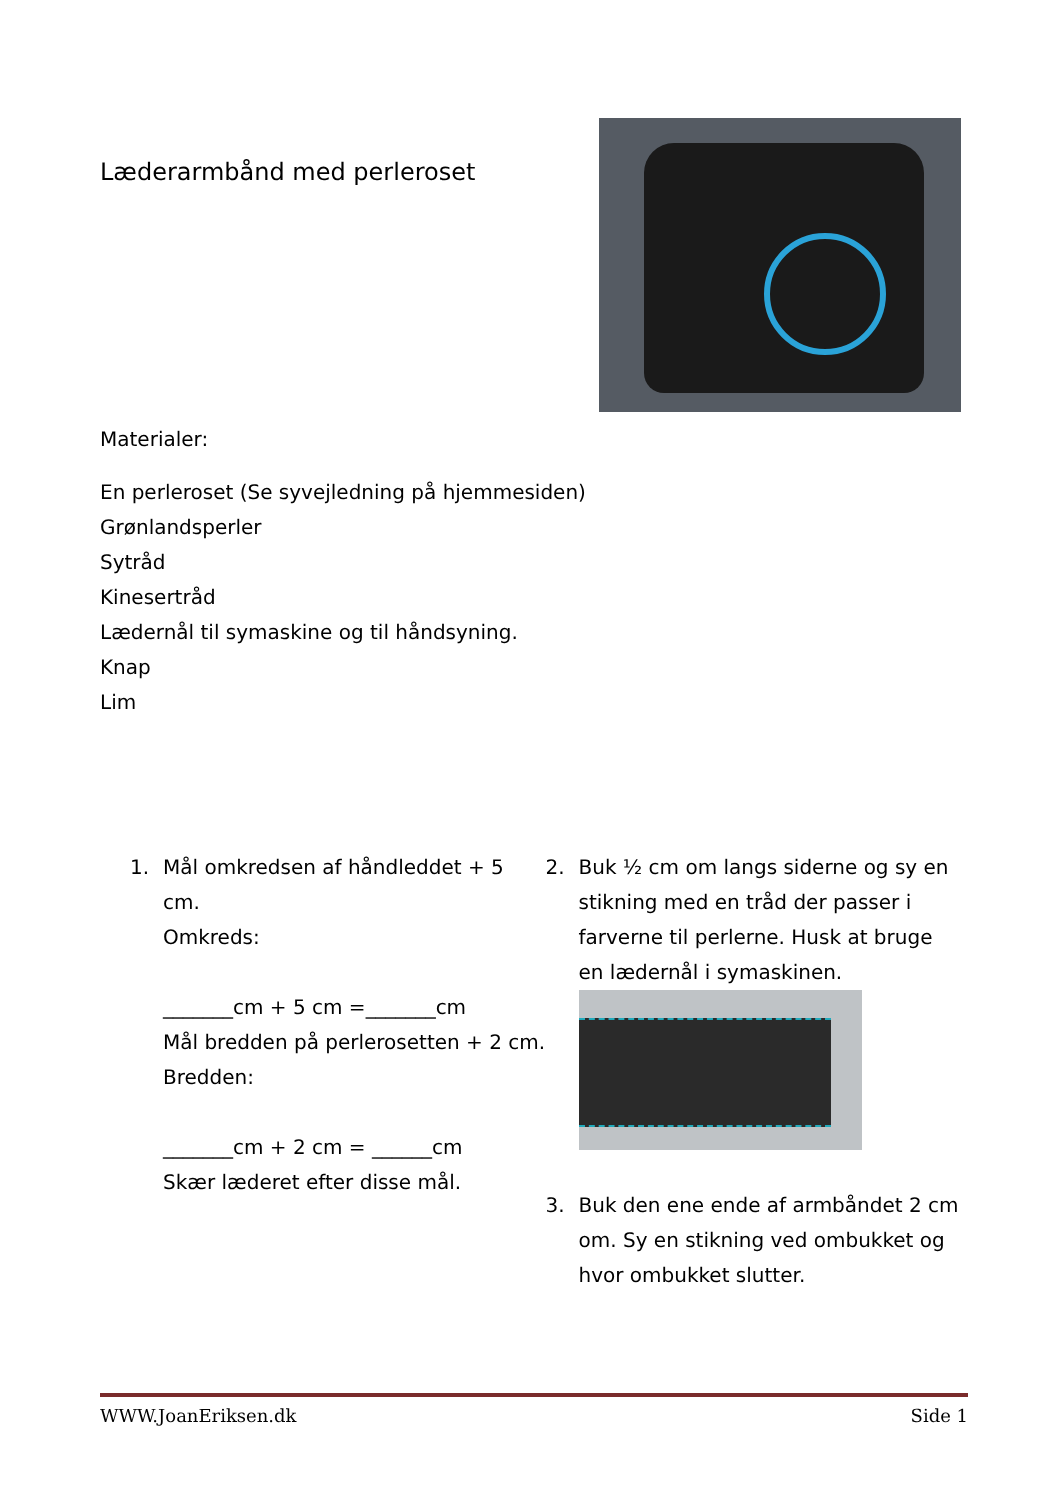Læderarmbånd med perleroset
Materialer:
En perleroset (Se syvejledning på hjemmesiden)
Grønlandsperler
Sytråd
Kinesertråd
Lædernål til symaskine og til håndsyning.
Knap
Lim
1. Mål omkredsen af håndleddet + 5 cm.
Omkreds:
_______cm + 5 cm =_______cm
Mål bredden på perlerosetten + 2 cm.
Bredden:
_______cm + 2 cm = ______cm
Skær læderet efter disse mål.
2. Buk ½ cm om langs siderne og sy en stikning med en tråd der passer i farverne til perlerne. Husk at bruge en lædernål i symaskinen.
3. Buk den ene ende af armbåndet 2 cm om. Sy en stikning ved ombukket og hvor ombukket slutter.
WWW.JoanEriksen.dk Side 1